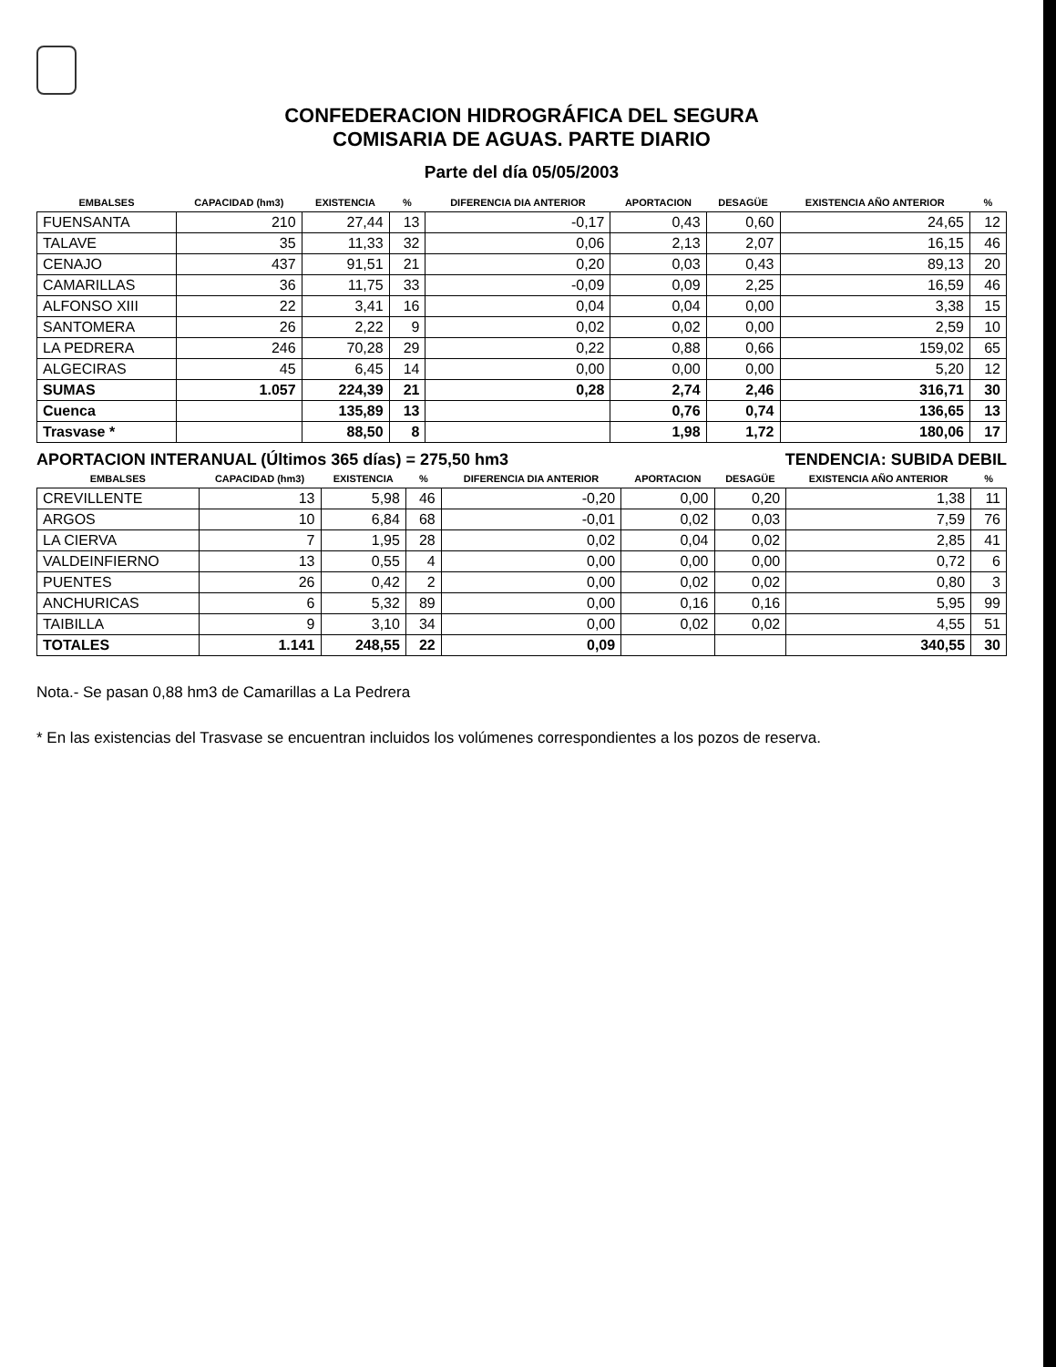CONFEDERACION HIDROGRÁFICA DEL SEGURA
COMISARIA DE AGUAS. PARTE DIARIO
Parte del día 05/05/2003
| EMBALSES | CAPACIDAD (hm3) | EXISTENCIA | % | DIFERENCIA DIA ANTERIOR | APORTACION | DESAGÜE | EXISTENCIA AÑO ANTERIOR | % |
| --- | --- | --- | --- | --- | --- | --- | --- | --- |
| FUENSANTA | 210 | 27,44 | 13 | -0,17 | 0,43 | 0,60 | 24,65 | 12 |
| TALAVE | 35 | 11,33 | 32 | 0,06 | 2,13 | 2,07 | 16,15 | 46 |
| CENAJO | 437 | 91,51 | 21 | 0,20 | 0,03 | 0,43 | 89,13 | 20 |
| CAMARILLAS | 36 | 11,75 | 33 | -0,09 | 0,09 | 2,25 | 16,59 | 46 |
| ALFONSO XIII | 22 | 3,41 | 16 | 0,04 | 0,04 | 0,00 | 3,38 | 15 |
| SANTOMERA | 26 | 2,22 | 9 | 0,02 | 0,02 | 0,00 | 2,59 | 10 |
| LA PEDRERA | 246 | 70,28 | 29 | 0,22 | 0,88 | 0,66 | 159,02 | 65 |
| ALGECIRAS | 45 | 6,45 | 14 | 0,00 | 0,00 | 0,00 | 5,20 | 12 |
| SUMAS | 1.057 | 224,39 | 21 | 0,28 | 2,74 | 2,46 | 316,71 | 30 |
| Cuenca | | 135,89 | 13 | | 0,76 | 0,74 | 136,65 | 13 |
| Trasvase * | | 88,50 | 8 | | 1,98 | 1,72 | 180,06 | 17 |
APORTACION INTERANUAL (Últimos 365 días) = 275,50 hm3 TENDENCIA: SUBIDA DEBIL
| EMBALSES | CAPACIDAD (hm3) | EXISTENCIA | % | DIFERENCIA DIA ANTERIOR | APORTACION | DESAGÜE | EXISTENCIA AÑO ANTERIOR | % |
| --- | --- | --- | --- | --- | --- | --- | --- | --- |
| CREVILLENTE | 13 | 5,98 | 46 | -0,20 | 0,00 | 0,20 | 1,38 | 11 |
| ARGOS | 10 | 6,84 | 68 | -0,01 | 0,02 | 0,03 | 7,59 | 76 |
| LA CIERVA | 7 | 1,95 | 28 | 0,02 | 0,04 | 0,02 | 2,85 | 41 |
| VALDEINFIERNO | 13 | 0,55 | 4 | 0,00 | 0,00 | 0,00 | 0,72 | 6 |
| PUENTES | 26 | 0,42 | 2 | 0,00 | 0,02 | 0,02 | 0,80 | 3 |
| ANCHURICAS | 6 | 5,32 | 89 | 0,00 | 0,16 | 0,16 | 5,95 | 99 |
| TAIBILLA | 9 | 3,10 | 34 | 0,00 | 0,02 | 0,02 | 4,55 | 51 |
| TOTALES | 1.141 | 248,55 | 22 | 0,09 | | | 340,55 | 30 |
Nota.- Se pasan 0,88 hm3 de Camarillas a La Pedrera
* En las existencias del Trasvase se encuentran incluidos los volúmenes correspondientes a los pozos de reserva.